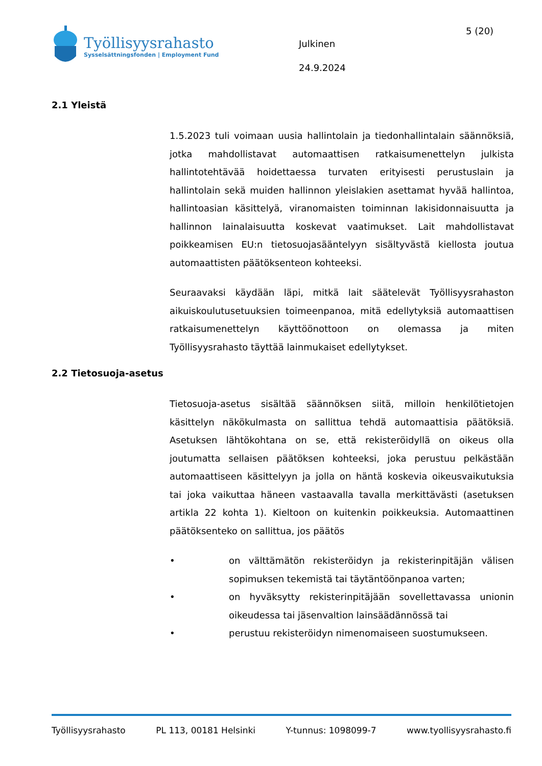Työllisyysrahasto
Sysselsättningsfonden | Employment Fund
Julkinen
24.9.2024
5 (20)
2.1 Yleistä
1.5.2023 tuli voimaan uusia hallintolain ja tiedonhallintalain säännöksiä, jotka mahdollistavat automaattisen ratkaisumenettelyn julkista hallintotehtävää hoidettaessa turvaten erityisesti perustuslain ja hallintolain sekä muiden hallinnon yleislakien asettamat hyvää hallintoa, hallintoasian käsittelyä, viranomaisten toiminnan lakisidonnaisuutta ja hallinnon lainalaisuutta koskevat vaatimukset. Lait mahdollistavat poikkeamisen EU:n tietosuojasääntelyyn sisältyvästä kiellosta joutua automaattisten päätöksenteon kohteeksi.
Seuraavaksi käydään läpi, mitkä lait säätelevät Työllisyysrahaston aikuiskoulutusetuuksien toimeenpanoa, mitä edellytyksiä automaattisen ratkaisumenettelyn käyttöönottoon on olemassa ja miten Työllisyysrahasto täyttää lainmukaiset edellytykset.
2.2 Tietosuoja-asetus
Tietosuoja-asetus sisältää säännöksen siitä, milloin henkilötietojen käsittelyn näkökulmasta on sallittua tehdä automaattisia päätöksiä. Asetuksen lähtökohtana on se, että rekisteröidyllä on oikeus olla joutumatta sellaisen päätöksen kohteeksi, joka perustuu pelkästään automaattiseen käsittelyyn ja jolla on häntä koskevia oikeusvaikutuksia tai joka vaikuttaa häneen vastaavalla tavalla merkittävästi (asetuksen artikla 22 kohta 1). Kieltoon on kuitenkin poikkeuksia. Automaattinen päätöksenteko on sallittua, jos päätös
• on välttämätön rekisteröidyn ja rekisterinpitäjän välisen sopimuksen tekemistä tai täytäntöönpanoa varten;
• on hyväksytty rekisterinpitäjään sovellettavassa unionin oikeudessa tai jäsenvaltion lainsäädännössä tai
• perustuu rekisteröidyn nimenomaiseen suostumukseen.
Työllisyysrahasto PL 113, 00181 Helsinki Y-tunnus: 1098099-7 www.tyollisyysrahasto.fi